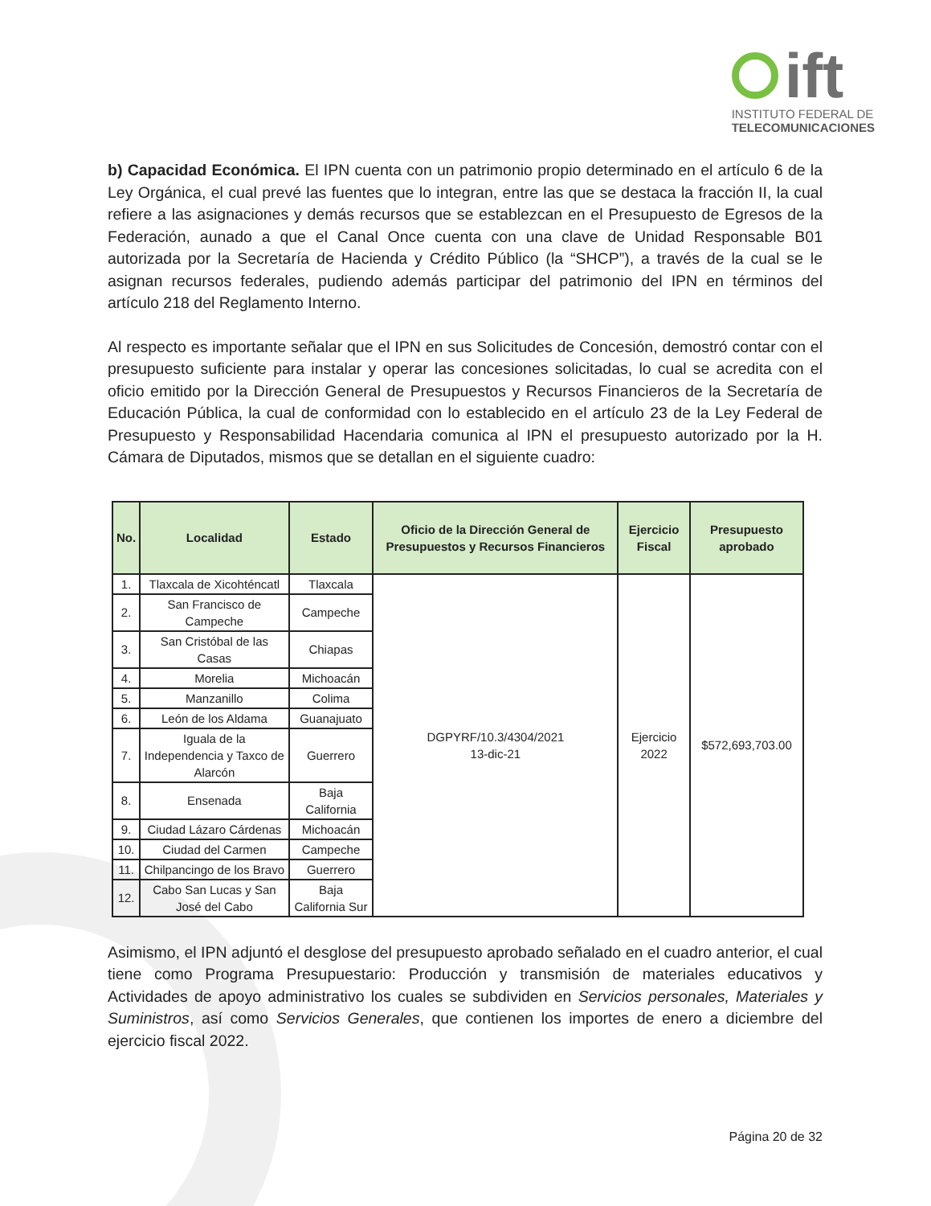ift
INSTITUTO FEDERAL DE
TELECOMUNICACIONES
b) Capacidad Económica. El IPN cuenta con un patrimonio propio determinado en el artículo 6 de la Ley Orgánica, el cual prevé las fuentes que lo integran, entre las que se destaca la fracción II, la cual refiere a las asignaciones y demás recursos que se establezcan en el Presupuesto de Egresos de la Federación, aunado a que el Canal Once cuenta con una clave de Unidad Responsable B01 autorizada por la Secretaría de Hacienda y Crédito Público (la “SHCP”), a través de la cual se le asignan recursos federales, pudiendo además participar del patrimonio del IPN en términos del artículo 218 del Reglamento Interno.
Al respecto es importante señalar que el IPN en sus Solicitudes de Concesión, demostró contar con el presupuesto suficiente para instalar y operar las concesiones solicitadas, lo cual se acredita con el oficio emitido por la Dirección General de Presupuestos y Recursos Financieros de la Secretaría de Educación Pública, la cual de conformidad con lo establecido en el artículo 23 de la Ley Federal de Presupuesto y Responsabilidad Hacendaria comunica al IPN el presupuesto autorizado por la H. Cámara de Diputados, mismos que se detallan en el siguiente cuadro:
| No. | Localidad | Estado | Oficio de la Dirección General de Presupuestos y Recursos Financieros | Ejercicio Fiscal | Presupuesto aprobado |
| --- | --- | --- | --- | --- | --- |
| 1. | Tlaxcala de Xicohténcatl | Tlaxcala | DGPYRF/10.3/4304/2021 13-dic-21 | Ejercicio 2022 | $572,693,703.00 |
| 2. | San Francisco de Campeche | Campeche | | | |
| 3. | San Cristóbal de las Casas | Chiapas | | | |
| 4. | Morelia | Michoacán | | | |
| 5. | Manzanillo | Colima | | | |
| 6. | León de los Aldama | Guanajuato | | | |
| 7. | Iguala de la Independencia y Taxco de Alarcón | Guerrero | | | |
| 8. | Ensenada | Baja California | | | |
| 9. | Ciudad Lázaro Cárdenas | Michoacán | | | |
| 10. | Ciudad del Carmen | Campeche | | | |
| 11. | Chilpancingo de los Bravo | Guerrero | | | |
| 12. | Cabo San Lucas y San José del Cabo | Baja California Sur | | | |
Asimismo, el IPN adjuntó el desglose del presupuesto aprobado señalado en el cuadro anterior, el cual tiene como Programa Presupuestario: Producción y transmisión de materiales educativos y Actividades de apoyo administrativo los cuales se subdividen en Servicios personales, Materiales y Suministros, así como Servicios Generales, que contienen los importes de enero a diciembre del ejercicio fiscal 2022.
Página 20 de 32